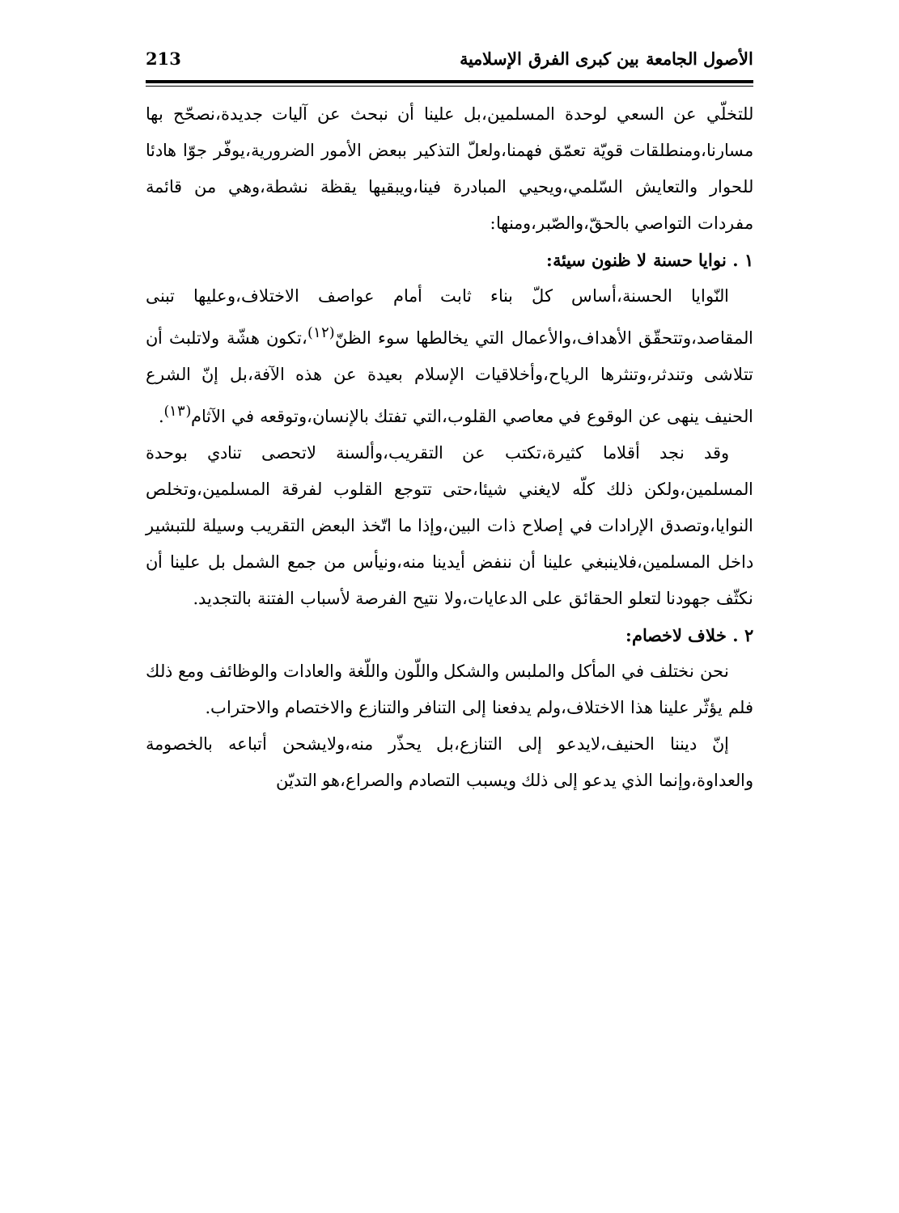الأصول الجامعة بين كبرى الفرق الإسلامية 213
للتخلّي عن السعي لوحدة المسلمين،بل علينا أن نبحث عن آليات جديدة،نصحّح بها مسارنا،ومنطلقات قويّة تعمّق فهمنا،ولعلّ التذكير ببعض الأمور الضرورية،يوفّر جوّا هادئا للحوار والتعايش السّلمي،ويحيي المبادرة فينا،ويبقيها يقظة نشطة،وهي من قائمة مفردات التواصي بالحقّ،والصّبر،ومنها:
١ . نوايا حسنة لا ظنون سيئة:
النّوايا الحسنة،أساس كلّ بناء ثابت أمام عواصف الاختلاف،وعليها تبنى المقاصد،وتتحقّق الأهداف،والأعمال التي يخالطها سوء الظنّ<sup>(١٢)</sup>،تكون هشّة ولاتلبث أن تتلاشى وتندثر،وتنثرها الرياح،وأخلاقيات الإسلام بعيدة عن هذه الآفة،بل إنّ الشرع الحنيف ينهى عن الوقوع في معاصي القلوب،التي تفتك بالإنسان،وتوقعه في الآثام<sup>(١٣)</sup>.
وقد نجد أقلاما كثيرة،تكتب عن التقريب،وألسنة لاتحصى تنادي بوحدة المسلمين،ولكن ذلك كلّه لايغني شيئا،حتى تتوجع القلوب لفرقة المسلمين،وتخلص النوايا،وتصدق الإرادات في إصلاح ذات البين،وإذا ما اتّخذ البعض التقريب وسيلة للتبشير داخل المسلمين،فلاينبغي علينا أن ننفض أيدينا منه،ونيأس من جمع الشمل بل علينا أن نكثّف جهودنا لتعلو الحقائق على الدعايات،ولا نتيح الفرصة لأسباب الفتنة بالتجديد.
٢ . خلاف لاخصام:
نحن نختلف في المأكل والملبس والشكل واللّون واللّغة والعادات والوظائف ومع ذلك فلم يؤثّر علينا هذا الاختلاف،ولم يدفعنا إلى التنافر والتنازع والاختصام والاحتراب.
إنّ ديننا الحنيف،لايدعو إلى التنازع،بل يحذّر منه،ولايشحن أتباعه بالخصومة والعداوة،وإنما الذي يدعو إلى ذلك ويسبب التصادم والصراع،هو التديّن